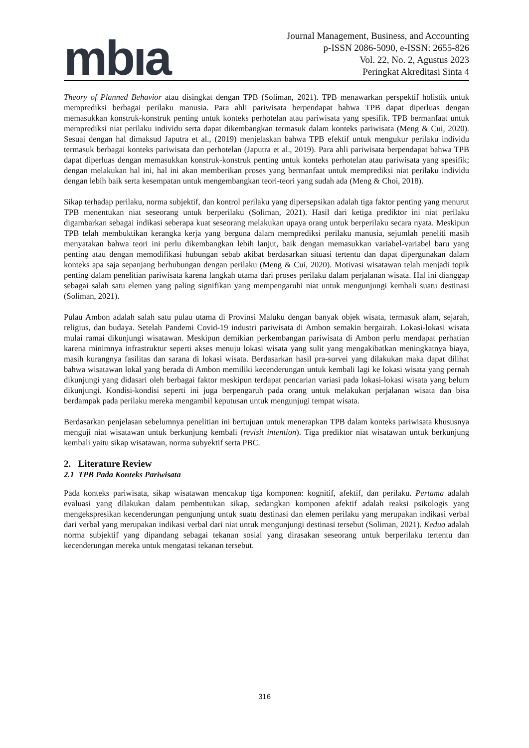mbıa
Journal Management, Business, and Accounting
p-ISSN 2086-5090, e-ISSN: 2655-826
Vol. 22, No. 2, Agustus 2023
Peringkat Akreditasi Sinta 4
Theory of Planned Behavior atau disingkat dengan TPB (Soliman, 2021). TPB menawarkan perspektif holistik untuk memprediksi berbagai perilaku manusia. Para ahli pariwisata berpendapat bahwa TPB dapat diperluas dengan memasukkan konstruk-konstruk penting untuk konteks perhotelan atau pariwisata yang spesifik. TPB bermanfaat untuk memprediksi niat perilaku individu serta dapat dikembangkan termasuk dalam konteks pariwisata (Meng & Cui, 2020). Sesuai dengan hal dimaksud Japutra et al., (2019) menjelaskan bahwa TPB efektif untuk mengukur perilaku individu termasuk berbagai konteks pariwisata dan perhotelan (Japutra et al., 2019). Para ahli pariwisata berpendapat bahwa TPB dapat diperluas dengan memasukkan konstruk-konstruk penting untuk konteks perhotelan atau pariwisata yang spesifik; dengan melakukan hal ini, hal ini akan memberikan proses yang bermanfaat untuk memprediksi niat perilaku individu dengan lebih baik serta kesempatan untuk mengembangkan teori-teori yang sudah ada (Meng & Choi, 2018).
Sikap terhadap perilaku, norma subjektif, dan kontrol perilaku yang dipersepsikan adalah tiga faktor penting yang menurut TPB menentukan niat seseorang untuk berperilaku (Soliman, 2021). Hasil dari ketiga prediktor ini niat perilaku digambarkan sebagai indikasi seberapa kuat seseorang melakukan upaya orang untuk berperilaku secara nyata. Meskipun TPB telah membuktikan kerangka kerja yang berguna dalam memprediksi perilaku manusia, sejumlah peneliti masih menyatakan bahwa teori ini perlu dikembangkan lebih lanjut, baik dengan memasukkan variabel-variabel baru yang penting atau dengan memodifikasi hubungan sebab akibat berdasarkan situasi tertentu dan dapat dipergunakan dalam konteks apa saja sepanjang berhubungan dengan perilaku (Meng & Cui, 2020). Motivasi wisatawan telah menjadi topik penting dalam penelitian pariwisata karena langkah utama dari proses perilaku dalam perjalanan wisata. Hal ini dianggap sebagai salah satu elemen yang paling signifikan yang mempengaruhi niat untuk mengunjungi kembali suatu destinasi (Soliman, 2021).
Pulau Ambon adalah salah satu pulau utama di Provinsi Maluku dengan banyak objek wisata, termasuk alam, sejarah, religius, dan budaya. Setelah Pandemi Covid-19 industri pariwisata di Ambon semakin bergairah. Lokasi-lokasi wisata mulai ramai dikunjungi wisatawan. Meskipun demikian perkembangan pariwisata di Ambon perlu mendapat perhatian karena minimnya infrastruktur seperti akses menuju lokasi wisata yang sulit yang mengakibatkan meningkatnya biaya, masih kurangnya fasilitas dan sarana di lokasi wisata. Berdasarkan hasil pra-survei yang dilakukan maka dapat dilihat bahwa wisatawan lokal yang berada di Ambon memiliki kecenderungan untuk kembali lagi ke lokasi wisata yang pernah dikunjungi yang didasari oleh berbagai faktor meskipun terdapat pencarian variasi pada lokasi-lokasi wisata yang belum dikunjungi. Kondisi-kondisi seperti ini juga berpengaruh pada orang untuk melakukan perjalanan wisata dan bisa berdampak pada perilaku mereka mengambil keputusan untuk mengunjugi tempat wisata.
Berdasarkan penjelasan sebelumnya penelitian ini bertujuan untuk menerapkan TPB dalam konteks pariwisata khususnya menguji niat wisatawan untuk berkunjung kembali (revisit intention). Tiga prediktor niat wisatawan untuk berkunjung kembali yaitu sikap wisatawan, norma subyektif serta PBC.
2. Literature Review
2.1 TPB Pada Konteks Pariwisata
Pada konteks pariwisata, sikap wisatawan mencakup tiga komponen: kognitif, afektif, dan perilaku. Pertama adalah evaluasi yang dilakukan dalam pembentukan sikap, sedangkan komponen afektif adalah reaksi psikologis yang mengekspresikan kecenderungan pengunjung untuk suatu destinasi dan elemen perilaku yang merupakan indikasi verbal dari verbal yang merupakan indikasi verbal dari niat untuk mengunjungi destinasi tersebut (Soliman, 2021). Kedua adalah norma subjektif yang dipandang sebagai tekanan sosial yang dirasakan seseorang untuk berperilaku tertentu dan kecenderungan mereka untuk mengatasi tekanan tersebut.
316